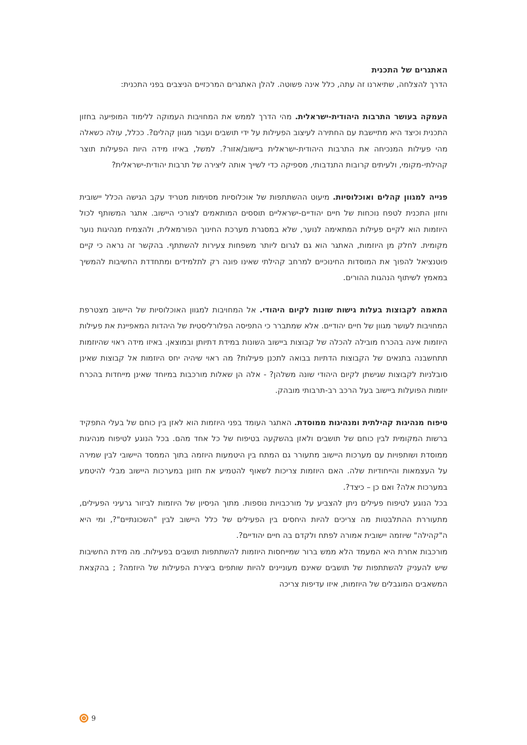האתגרים של התכנית
הדרך להצלחה, שתיארנו זה עתה, כלל אינה פשוטה. להלן האתגרים המרכזיים הניצבים בפני התכנית:
העמקה בעושר התרבות היהודית-ישראלית. מהי הדרך לממש את המחויבות העמוקה ללימוד המופיעה בחזון התכנית וכיצד היא מתיישבת עם החתירה לעיצוב הפעילות על ידי תושבים ועבור מגוון קהלים?. ככלל, עולה כשאלה מהי פעילות המנכיחה את התרבות היהודית-ישראלית ביישוב/אזור?. למשל, באיזו מידה היות הפעילות תוצר קהילתי-מקומי, ולעיתים קרובות התנדבותי, מספיקה כדי לשייך אותה ליצירה של תרבות יהודית-ישראלית?
פנייה למגוון קהלים ואוכלוסיות. מיעוט ההשתתפות של אוכלוסיות מסוימות מטריד עקב הגישה הכלל יישובית וחזון התכנית לטפח נוכחות של חיים יהודיים-ישראליים תוססים המותאמים לצורכי היישוב. אתגר המשותף לכול היוזמות הוא לקיים פעילות המתאימה לנוער, שלא במסגרת מערכת החינוך הפורמאלית, ולהצמיח מנהיגות נוער מקומית. לחלק מן היוזמות, האתגר הוא גם לגרום ליותר משפחות צעירות להשתתף. בהקשר זה נראה כי קיים פוטנציאל להפוך את המוסדות החינוכיים למרחב קהילתי שאינו פונה רק לתלמידים ומתחדדת החשיבות להמשיך במאמץ לשיתוף הנהגות ההורים.
התאמה לקבוצות בעלות גישות שונות לקיום היהודי. אל המחויבות למגוון האוכלוסיות של היישוב מצטרפת המחויבות לעושר מגוון של חיים יהודיים. אלא שמתברר כי התפיסה הפלורליסטית של היהדות המאפיינת את פעילות היוזמות אינה בהכרח מובילה להכלה של קבוצות ביישוב השונות במידת דתיותן ובמוצאן. באיזו מידה ראוי שהיוזמות תתחשבנה בתנאים של הקבוצות הדתיות בבואה לתכנן פעילות? מה ראוי שיהיה יחס היוזמות אל קבוצות שאינן סובלניות לקבוצות שגישתן לקיום היהודי שונה משלהן? - אלה הן שאלות מורכבות במיוחד שאינן מייחדות בהכרח יוזמות הפועלות ביישוב בעל הרכב רב-תרבותי מובהק.
טיפוח מנהיגות קהילתית ומנהיגות ממוסדת. האתגר העומד בפני היוזמות הוא לאזן בין כוחם של בעלי התפקיד ברשות המקומית לבין כוחם של תושבים ולאזן בהשקעה בטיפוח של כל אחד מהם. בכל הנוגע לטיפוח מנהיגות ממוסדת ושותפויות עם מערכות היישוב מתעורר גם המתח בין היטמעות היוזמה בתוך הממסד היישובי לבין שמירה על העצמאות והייחודיות שלה. האם היוזמות צריכות לשאוף להטמיע את חזונן במערכות היישוב מבלי להיטמע במערכות אלה? ואם כן – כיצד?.
בכל הנוגע לטיפוח פעילים ניתן להצביע על מורכבויות נוספות. מתוך הניסיון של היוזמות לביזור גרעיני הפעילים, מתעוררת ההתלבטות מה צריכים להיות היחסים בין הפעילים של כלל היישוב לבין "השכונתיים"?, ומי היא ה"קהילה" שיוזמה יישובית אמורה לפתח ולקדם בה חיים יהודיים?.
מורכבות אחרת היא המעמד הלא ממש ברור שמייחסות היוזמות להשתתפות תושבים בפעילות. מה מידת החשיבות שיש להעניק להשתתפות של תושבים שאינם מעוניינים להיות שותפים ביצירת הפעילות של היוזמה? ; בהקצאת המשאבים המוגבלים של היוזמות, איזו עדיפות צריכה
9